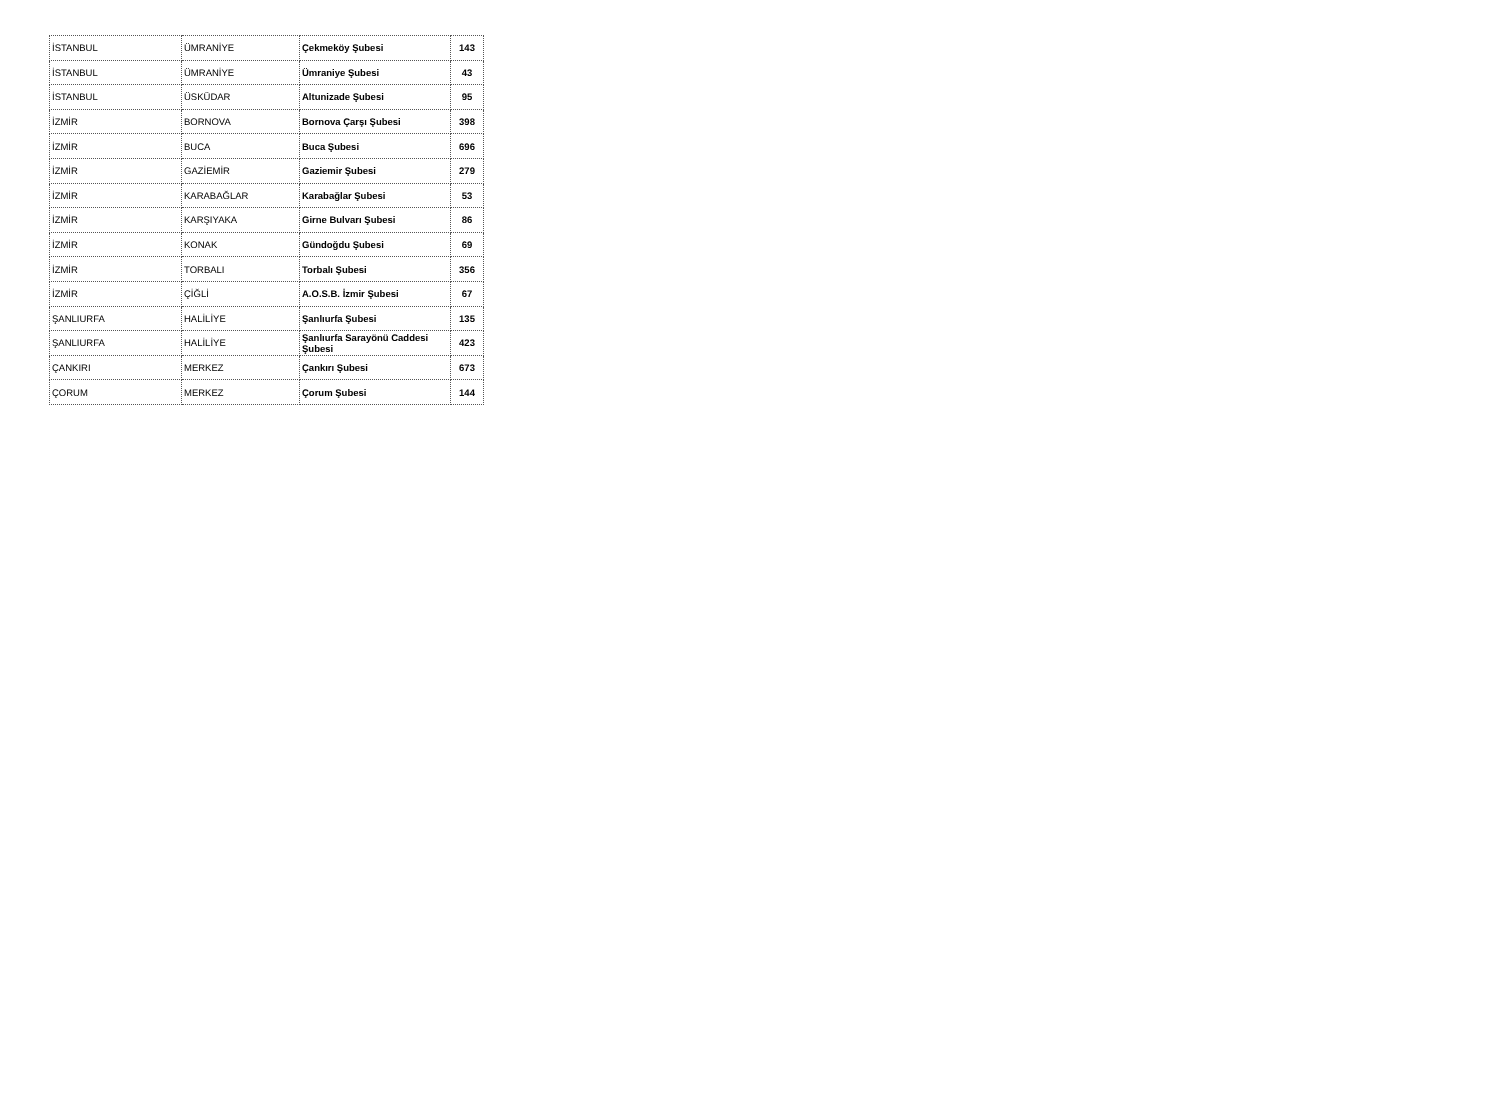| İSTANBUL | ÜMRANİYE | Çekmeköy Şubesi | 143 |
| İSTANBUL | ÜMRANİYE | Ümraniye Şubesi | 43 |
| İSTANBUL | ÜSKÜDAR | Altunizade Şubesi | 95 |
| İZMİR | BORNOVA | Bornova Çarşı Şubesi | 398 |
| İZMİR | BUCA | Buca Şubesi | 696 |
| İZMİR | GAZİEMİR | Gaziemir Şubesi | 279 |
| İZMİR | KARABAĞLAR | Karabağlar Şubesi | 53 |
| İZMİR | KARŞIYAKA | Girne Bulvarı Şubesi | 86 |
| İZMİR | KONAK | Gündoğdu Şubesi | 69 |
| İZMİR | TORBALI | Torbalı Şubesi | 356 |
| İZMİR | ÇİĞLİ | A.O.S.B. İzmir Şubesi | 67 |
| ŞANLIURFA | HALİLİYE | Şanlıurfa Şubesi | 135 |
| ŞANLIURFA | HALİLİYE | Şanlıurfa Sarayönü Caddesi Şubesi | 423 |
| ÇANKIRI | MERKEZ | Çankırı Şubesi | 673 |
| ÇORUM | MERKEZ | Çorum Şubesi | 144 |